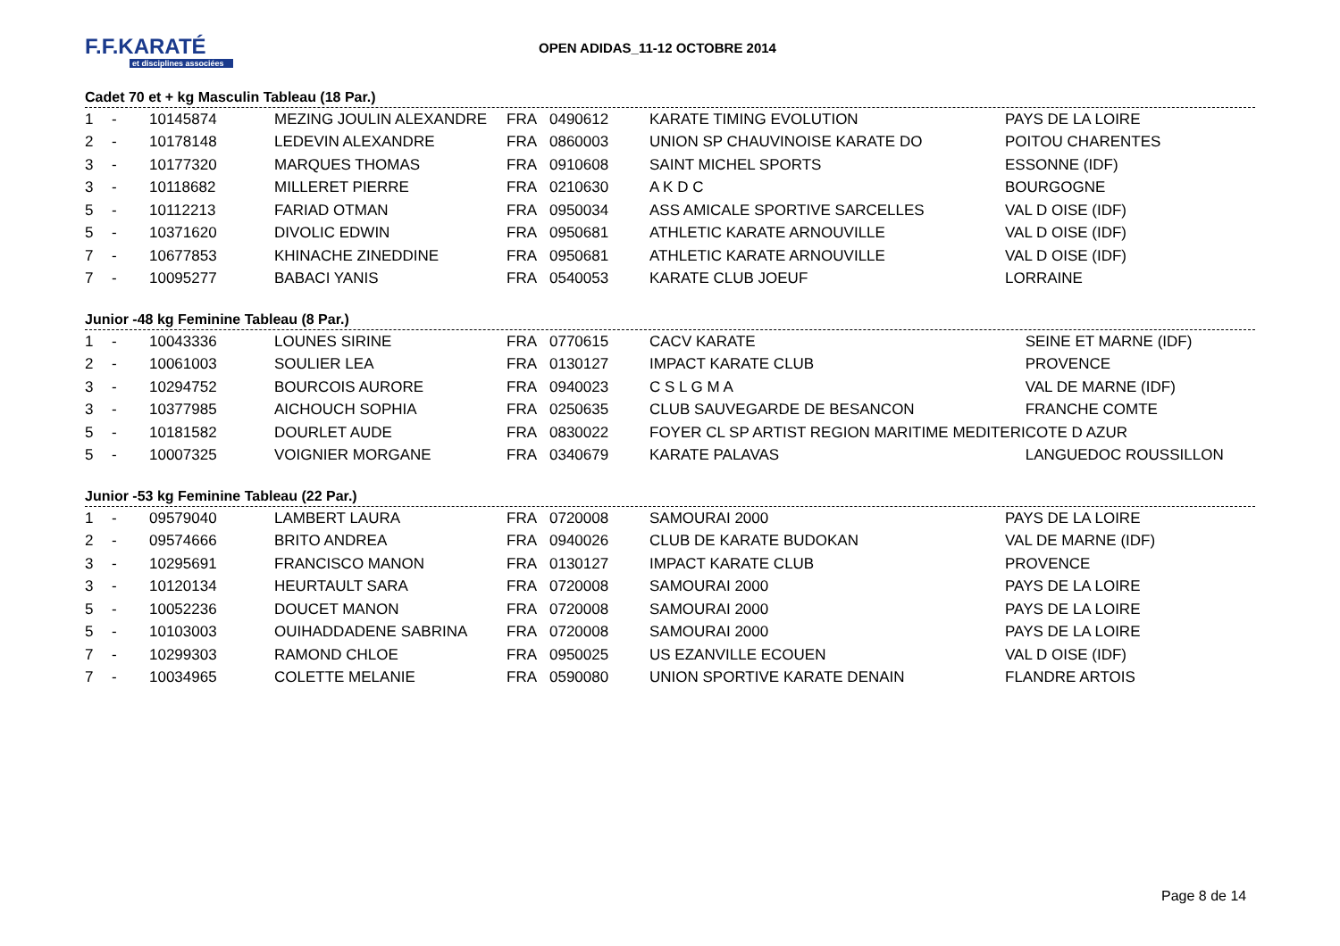F.F.KARATÉ
et disciplines associées
OPEN ADIDAS_11-12 OCTOBRE 2014
Cadet 70 et + kg Masculin Tableau (18 Par.)
| 1 | - | 10145874 | MEZING JOULIN ALEXANDRE | FRA | 0490612 | KARATE TIMING EVOLUTION | PAYS DE LA LOIRE |
| 2 | - | 10178148 | LEDEVIN ALEXANDRE | FRA | 0860003 | UNION SP CHAUVINOISE KARATE DO | POITOU CHARENTES |
| 3 | - | 10177320 | MARQUES THOMAS | FRA | 0910608 | SAINT MICHEL SPORTS | ESSONNE (IDF) |
| 3 | - | 10118682 | MILLERET PIERRE | FRA | 0210630 | A K D C | BOURGOGNE |
| 5 | - | 10112213 | FARIAD OTMAN | FRA | 0950034 | ASS AMICALE SPORTIVE SARCELLES | VAL D OISE (IDF) |
| 5 | - | 10371620 | DIVOLIC EDWIN | FRA | 0950681 | ATHLETIC KARATE ARNOUVILLE | VAL D OISE (IDF) |
| 7 | - | 10677853 | KHINACHE ZINEDDINE | FRA | 0950681 | ATHLETIC KARATE ARNOUVILLE | VAL D OISE (IDF) |
| 7 | - | 10095277 | BABACI YANIS | FRA | 0540053 | KARATE CLUB JOEUF | LORRAINE |
Junior -48 kg Feminine Tableau (8 Par.)
| 1 | - | 10043336 | LOUNES SIRINE | FRA | 0770615 | CACV KARATE | SEINE ET MARNE (IDF) |
| 2 | - | 10061003 | SOULIER LEA | FRA | 0130127 | IMPACT KARATE CLUB | PROVENCE |
| 3 | - | 10294752 | BOURCOIS AURORE | FRA | 0940023 | C S L G M A | VAL DE MARNE (IDF) |
| 3 | - | 10377985 | AICHOUCH SOPHIA | FRA | 0250635 | CLUB SAUVEGARDE DE BESANCON | FRANCHE COMTE |
| 5 | - | 10181582 | DOURLET AUDE | FRA | 0830022 | FOYER CL SP ARTIST REGION MARITIME MEDITERI | COTE D AZUR |
| 5 | - | 10007325 | VOIGNIER MORGANE | FRA | 0340679 | KARATE PALAVAS | LANGUEDOC ROUSSILLON |
Junior -53 kg Feminine Tableau (22 Par.)
| 1 | - | 09579040 | LAMBERT LAURA | FRA | 0720008 | SAMOURAI 2000 | PAYS DE LA LOIRE |
| 2 | - | 09574666 | BRITO ANDREA | FRA | 0940026 | CLUB DE KARATE BUDOKAN | VAL DE MARNE (IDF) |
| 3 | - | 10295691 | FRANCISCO MANON | FRA | 0130127 | IMPACT KARATE CLUB | PROVENCE |
| 3 | - | 10120134 | HEURTAULT SARA | FRA | 0720008 | SAMOURAI 2000 | PAYS DE LA LOIRE |
| 5 | - | 10052236 | DOUCET MANON | FRA | 0720008 | SAMOURAI 2000 | PAYS DE LA LOIRE |
| 5 | - | 10103003 | OUIHADDADENE SABRINA | FRA | 0720008 | SAMOURAI 2000 | PAYS DE LA LOIRE |
| 7 | - | 10299303 | RAMOND CHLOE | FRA | 0950025 | US EZANVILLE ECOUEN | VAL D OISE (IDF) |
| 7 | - | 10034965 | COLETTE MELANIE | FRA | 0590080 | UNION SPORTIVE KARATE DENAIN | FLANDRE ARTOIS |
Page 8 de 14